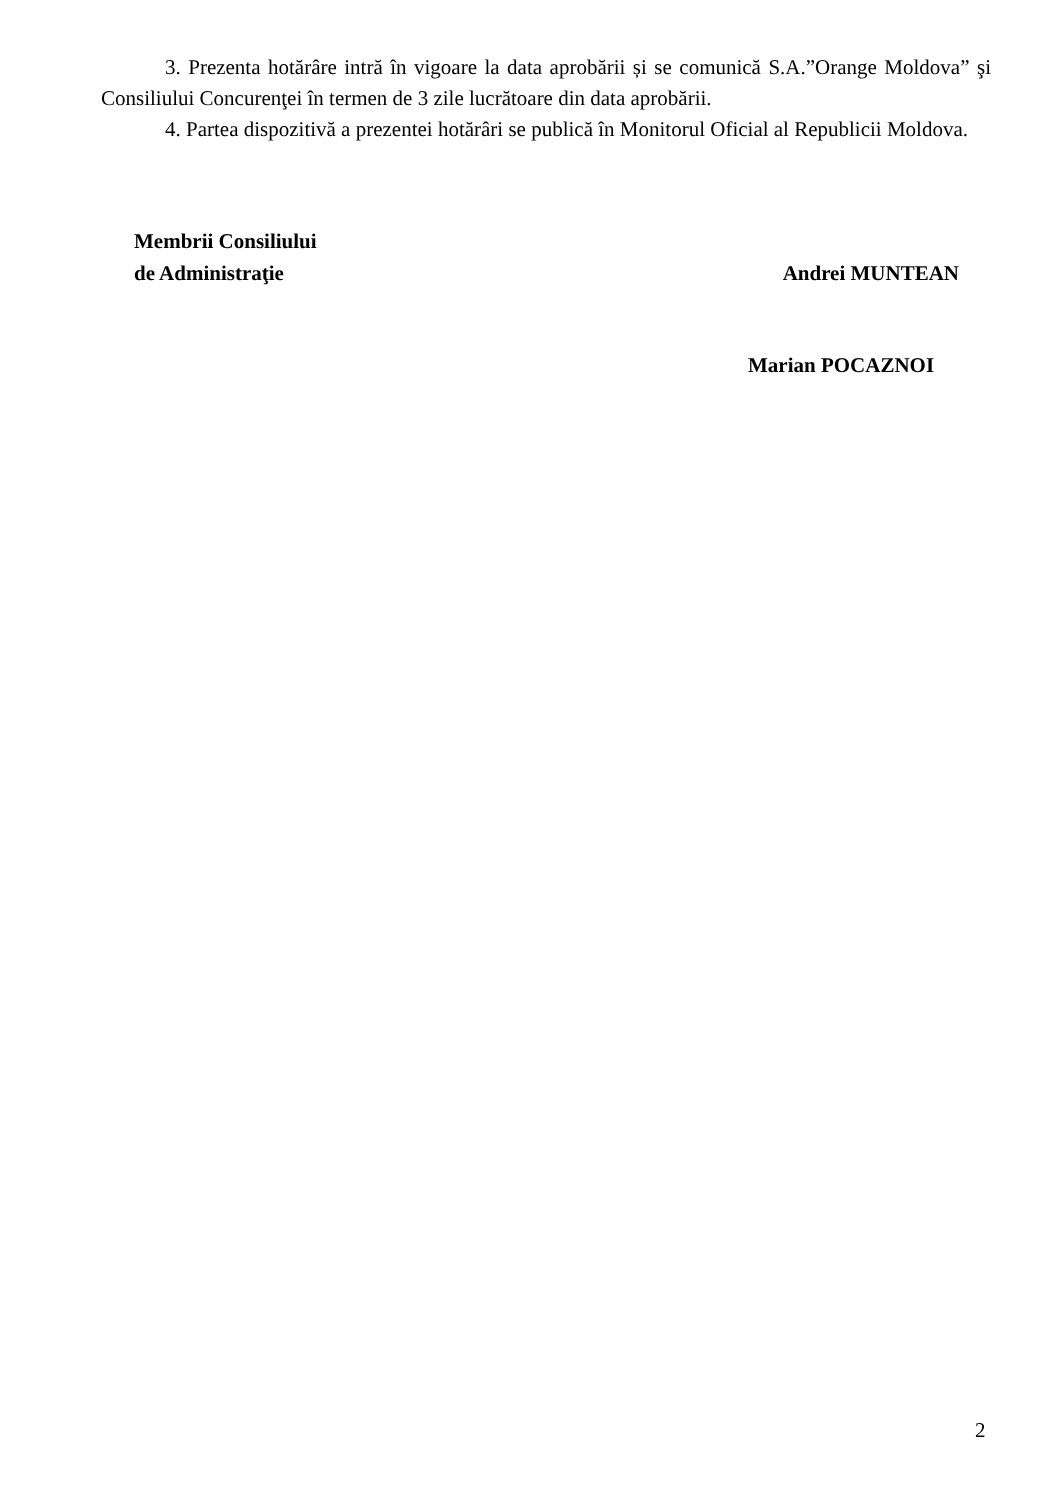3. Prezenta hotărâre intră în vigoare la data aprobării și se comunică S.A.”Orange Moldova” şi Consiliului Concurenţei în termen de 3 zile lucrătoare din data aprobării.
4. Partea dispozitivă a prezentei hotărâri se publică în Monitorul Oficial al Republicii Moldova.
Membrii Consiliului
de Administraţie
Andrei MUNTEAN
Marian POCAZNOI
2